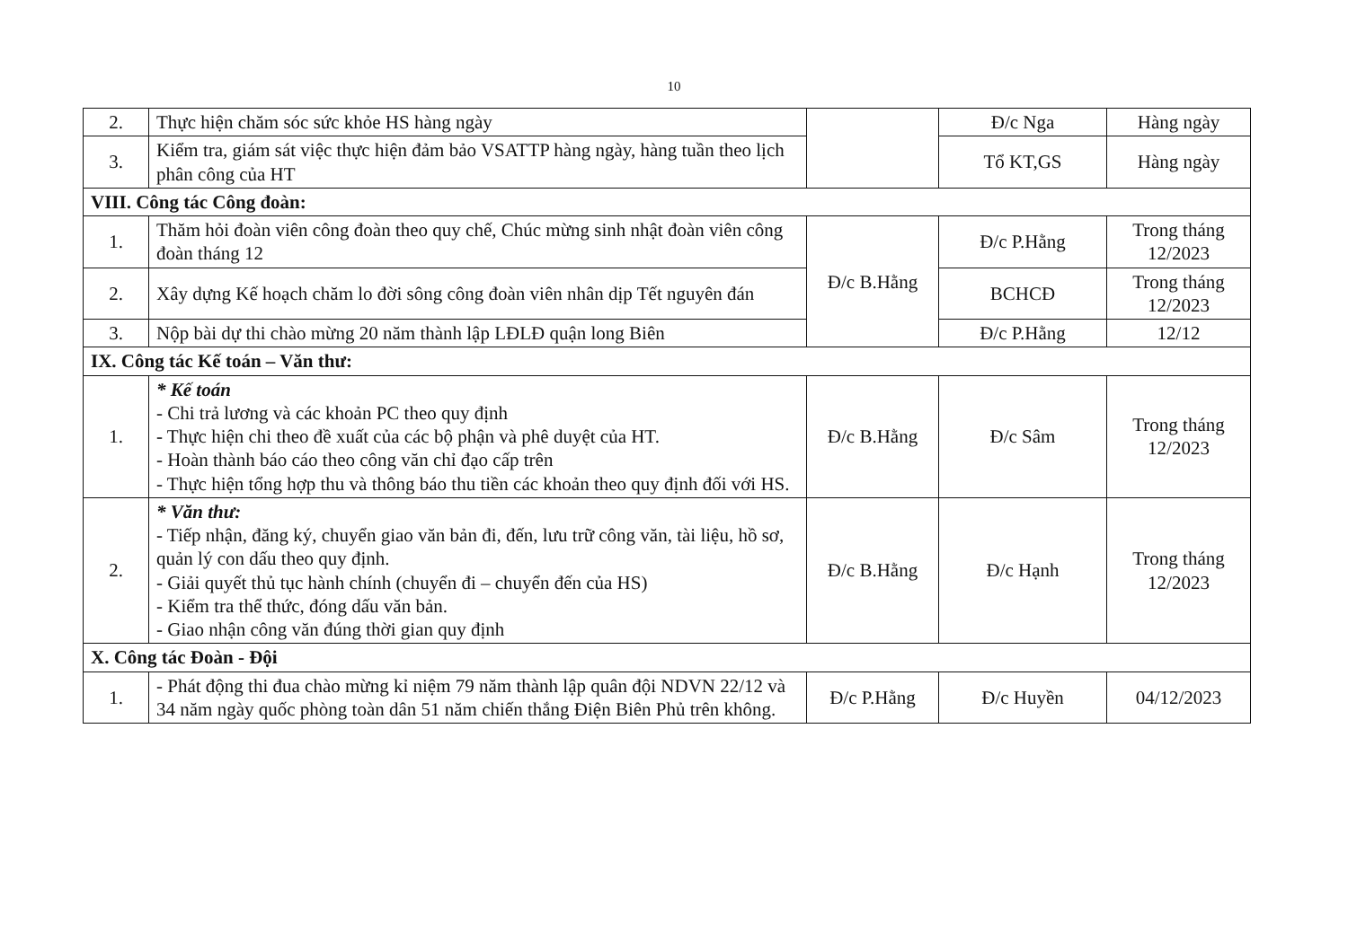10
| 2. | Thực hiện chăm sóc sức khỏe HS hàng ngày | | Đ/c Nga | Hàng ngày |
| 3. | Kiểm tra, giám sát việc thực hiện đảm bảo VSATTP hàng ngày, hàng tuần theo lịch phân công của HT | | Tổ KT,GS | Hàng ngày |
| VIII. Công tác Công đoàn: | | | | |
| 1. | Thăm hỏi đoàn viên công đoàn theo quy chế, Chúc mừng sinh nhật đoàn viên công đoàn tháng 12 | Đ/c B.Hằng | Đ/c P.Hằng | Trong tháng 12/2023 |
| 2. | Xây dựng Kế hoạch chăm lo đời sông công đoàn viên nhân dịp Tết nguyên đán | | BCHCĐ | Trong tháng 12/2023 |
| 3. | Nộp bài dự thi chào mừng 20 năm thành lập LĐLĐ quận long Biên | | Đ/c P.Hằng | 12/12 |
| IX. Công tác Kế toán – Văn thư: | | | | |
| 1. | * Kế toán - Chi trả lương và các khoản PC theo quy định - Thực hiện chi theo đề xuất của các bộ phận và phê duyệt của HT. - Hoàn thành báo cáo theo công văn chỉ đạo cấp trên - Thực hiện tổng hợp thu và thông báo thu tiền các khoản theo quy định đối với HS. | Đ/c B.Hằng | Đ/c Sâm | Trong tháng 12/2023 |
| 2. | * Văn thư: - Tiếp nhận, đăng ký, chuyển giao văn bản đi, đến, lưu trữ công văn, tài liệu, hồ sơ, quản lý con dấu theo quy định. - Giải quyết thủ tục hành chính (chuyển đi – chuyển đến của HS) - Kiểm tra thể thức, đóng dấu văn bản. - Giao nhận công văn đúng thời gian quy định | Đ/c B.Hằng | Đ/c Hạnh | Trong tháng 12/2023 |
| X. Công tác Đoàn - Đội | | | | |
| 1. | - Phát động thi đua chào mừng kỉ niệm 79 năm thành lập quân đội NDVN 22/12 và 34 năm ngày quốc phòng toàn dân 51 năm chiến thắng Điện Biên Phủ trên không. | Đ/c P.Hằng | Đ/c Huyền | 04/12/2023 |